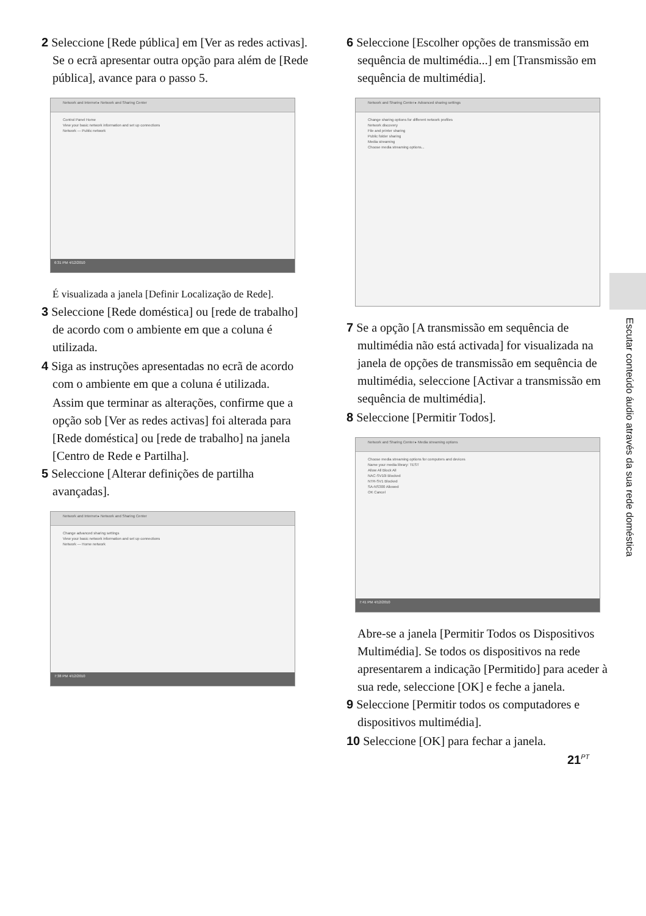2 Seleccione [Rede pública] em [Ver as redes activas]. Se o ecrã apresentar outra opção para além de [Rede pública], avance para o passo 5.
Network and Internet ▸ Network and Sharing Center
Control Panel Home
View your basic network information and set up connections
Network — Public network
6:31 PM 4/12/2010
É visualizada a janela [Definir Localização de Rede].
3 Seleccione [Rede doméstica] ou [rede de trabalho] de acordo com o ambiente em que a coluna é utilizada.
4 Siga as instruções apresentadas no ecrã de acordo com o ambiente em que a coluna é utilizada.
Assim que terminar as alterações, confirme que a opção sob [Ver as redes activas] foi alterada para [Rede doméstica] ou [rede de trabalho] na janela [Centro de Rede e Partilha].
5 Seleccione [Alterar definições de partilha avançadas].
Network and Internet ▸ Network and Sharing Center
Change advanced sharing settings
View your basic network information and set up connections
Network — Home network
7:38 PM 4/12/2010
6 Seleccione [Escolher opções de transmissão em sequência de multimédia...] em [Transmissão em sequência de multimédia].
Network and Sharing Center ▸ Advanced sharing settings
Change sharing options for different network profiles
Network discovery
File and printer sharing
Public folder sharing
Media streaming
Choose media streaming options...
7 Se a opção [A transmissão em sequência de multimédia não está activada] for visualizada na janela de opções de transmissão em sequência de multimédia, seleccione [Activar a transmissão em sequência de multimédia].
8 Seleccione [Permitir Todos].
Network and Sharing Center ▸ Media streaming options
Choose media streaming options for computers and devices
Name your media library: TEST
Allow All Block All
NAC-SV10i Blocked
NTR-SV1 Blocked
SA-NS300 Allowed
OK Cancel
7:41 PM 4/12/2010
Abre-se a janela [Permitir Todos os Dispositivos Multimédia]. Se todos os dispositivos na rede apresentarem a indicação [Permitido] para aceder à sua rede, seleccione [OK] e feche a janela.
9 Seleccione [Permitir todos os computadores e dispositivos multimédia].
10 Seleccione [OK] para fechar a janela.
Escutar conteúdo áudio através da sua rede doméstica
21<sup>PT</sup>